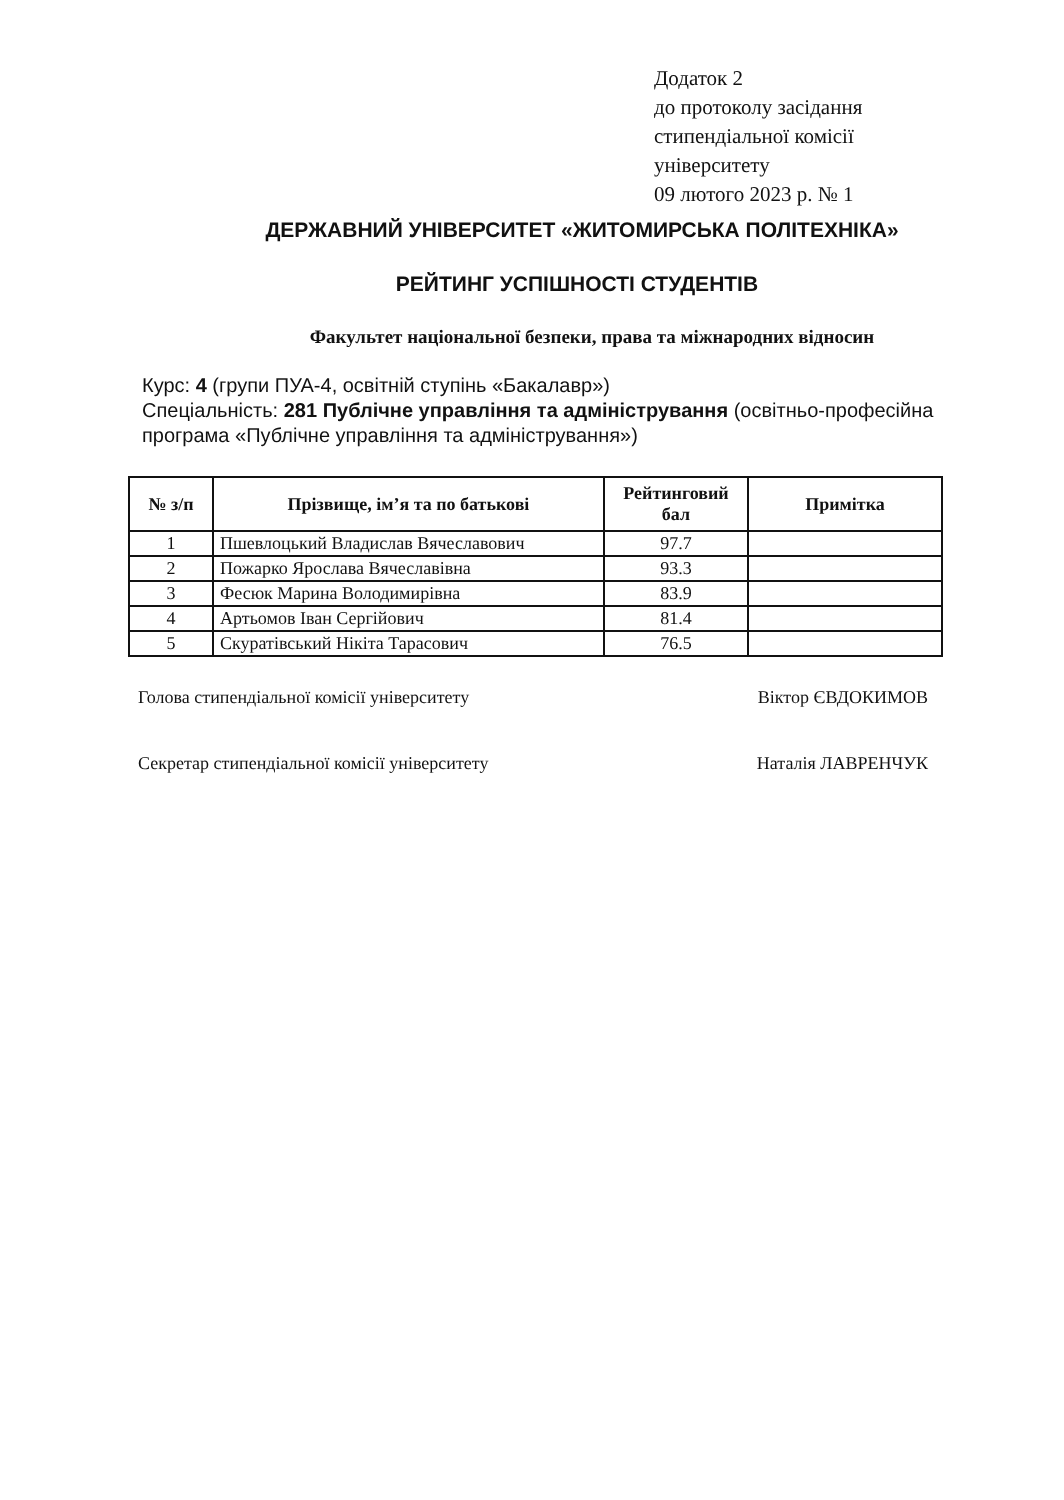Додаток 2
до протоколу засідання
стипендіальної комісії
університету
09 лютого 2023 р. № 1
ДЕРЖАВНИЙ УНІВЕРСИТЕТ «ЖИТОМИРСЬКА ПОЛІТЕХНІКА»
РЕЙТИНГ УСПІШНОСТІ СТУДЕНТІВ
Факультет національної безпеки, права та міжнародних відносин
Курс: 4 (групи ПУА-4, освітній ступінь «Бакалавр»)
Спеціальність: 281 Публічне управління та адміністрування (освітньо-професійна програма «Публічне управління та адміністрування»)
| № з/п | Прізвище, ім’я та по батькові | Рейтинговий бал | Примітка |
| --- | --- | --- | --- |
| 1 | Пшевлоцький Владислав Вячеславович | 97.7 | |
| 2 | Пожарко Ярослава Вячеславівна | 93.3 | |
| 3 | Фесюк Марина Володимирівна | 83.9 | |
| 4 | Артьомов Іван Сергійович | 81.4 | |
| 5 | Скуратівський Нікіта Тарасович | 76.5 | |
Голова стипендіальної комісії університету Віктор ЄВДОКИМОВ
Секретар стипендіальної комісії університету Наталія ЛАВРЕНЧУК